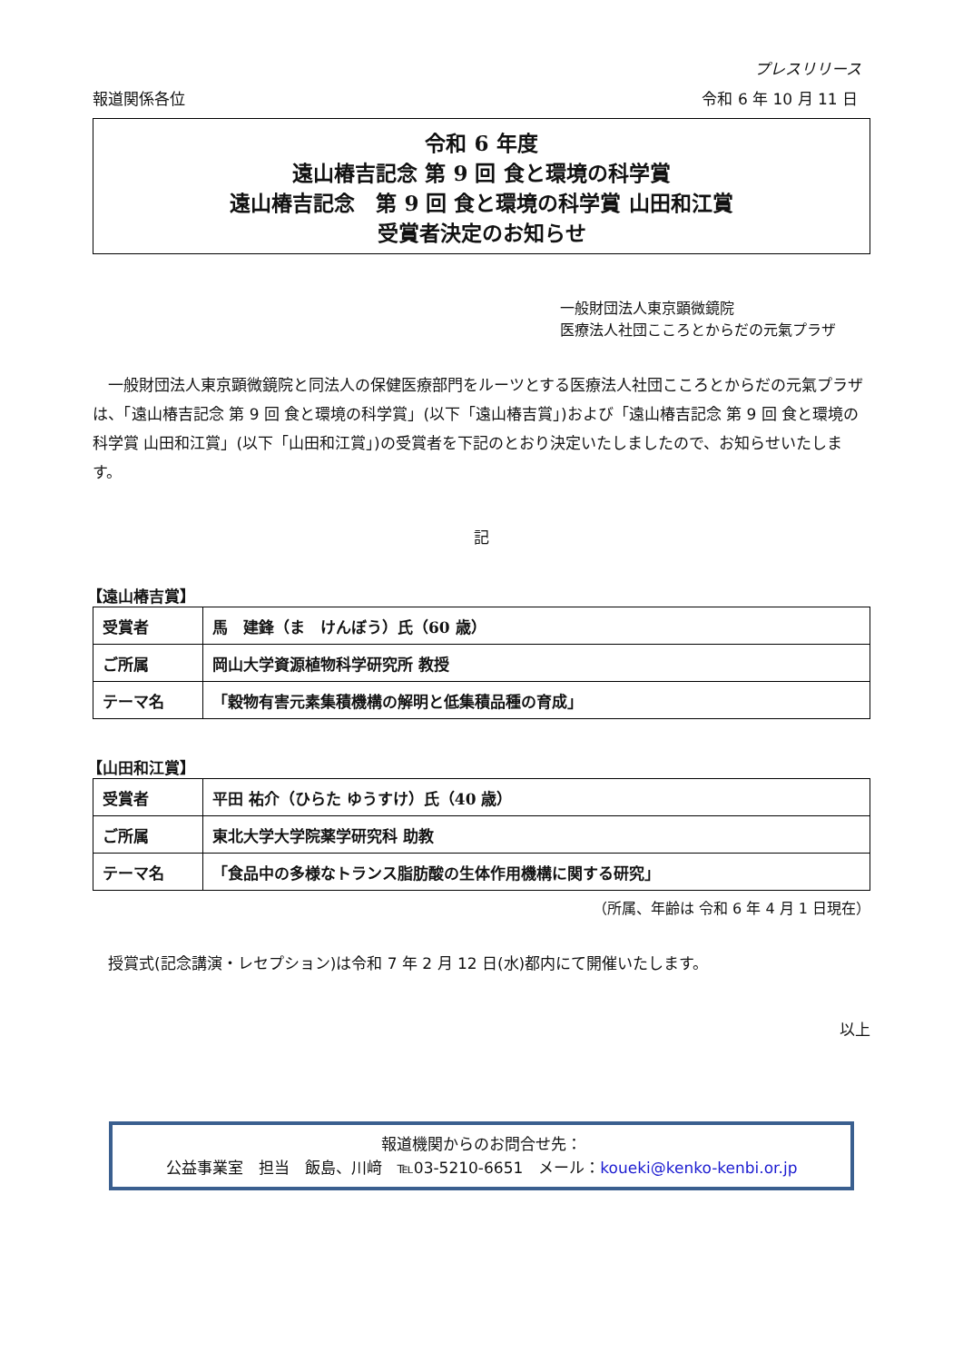プレスリリース
報道関係各位 令和 6 年 10 月 11 日
令和 6 年度
遠山椿吉記念 第 9 回 食と環境の科学賞
遠山椿吉記念　第 9 回 食と環境の科学賞 山田和江賞
受賞者決定のお知らせ
一般財団法人東京顕微鏡院
医療法人社団こころとからだの元氣プラザ
一般財団法人東京顕微鏡院と同法人の保健医療部門をルーツとする医療法人社団こころとからだの元氣プラザは、「遠山椿吉記念 第 9 回 食と環境の科学賞」(以下「遠山椿吉賞」)および「遠山椿吉記念 第 9 回 食と環境の科学賞 山田和江賞」(以下「山田和江賞」)の受賞者を下記のとおり決定いたしましたので、お知らせいたします。
記
【遠山椿吉賞】
| 受賞者 | 馬 建鋒（ま けんぼう）氏（60 歳） |
| ご所属 | 岡山大学資源植物科学研究所 教授 |
| テーマ名 | 「穀物有害元素集積機構の解明と低集積品種の育成」 |
【山田和江賞】
| 受賞者 | 平田 祐介（ひらた ゆうすけ）氏（40 歳） |
| ご所属 | 東北大学大学院薬学研究科 助教 |
| テーマ名 | 「食品中の多様なトランス脂肪酸の生体作用機構に関する研究」 |
（所属、年齢は 令和 6 年 4 月 1 日現在）
授賞式(記念講演・レセプション)は令和 7 年 2 月 12 日(水)都内にて開催いたします。
以上
報道機関からのお問合せ先：
公益事業室　担当　飯島、川﨑　℡03-5210-6651　メール：koueki@kenko-kenbi.or.jp